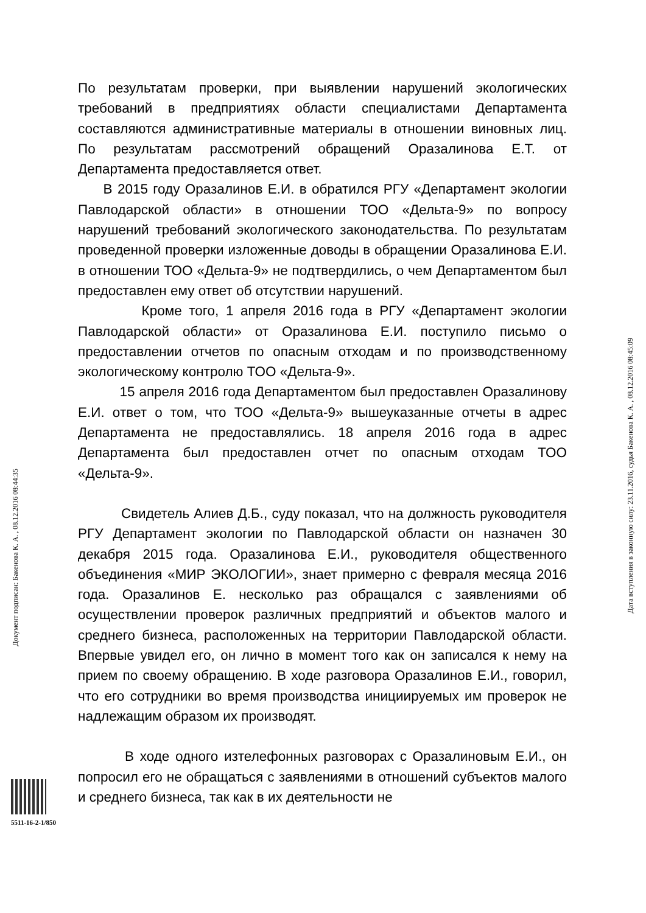По результатам проверки, при выявлении нарушений экологических требований в предприятиях области специалистами Департамента составляются административные материалы в отношении виновных лиц. По результатам рассмотрений обращений Оразалинова Е.Т. от Департамента предоставляется ответ.
В 2015 году Оразалинов Е.И. в обратился РГУ «Департамент экологии Павлодарской области» в отношении ТОО «Дельта-9» по вопросу нарушений требований экологического законодательства. По результатам проведенной проверки изложенные доводы в обращении Оразалинова Е.И. в отношении ТОО «Дельта-9» не подтвердились, о чем Департаментом был предоставлен ему ответ об отсутствии нарушений.
Кроме того, 1 апреля 2016 года в РГУ «Департамент экологии Павлодарской области» от Оразалинова Е.И. поступило письмо о предоставлении отчетов по опасным отходам и по производственному экологическому контролю ТОО «Дельта-9».
15 апреля 2016 года Департаментом был предоставлен Оразалинову Е.И. ответ о том, что ТОО «Дельта-9» вышеуказанные отчеты в адрес Департамента не предоставлялись. 18 апреля 2016 года в адрес Департамента был предоставлен отчет по опасным отходам ТОО «Дельта-9».
Свидетель Алиев Д.Б., суду показал, что на должность руководителя РГУ Департамент экологии по Павлодарской области он назначен 30 декабря 2015 года. Оразалинова Е.И., руководителя общественного объединения «МИР ЭКОЛОГИИ», знает примерно с февраля месяца 2016 года. Оразалинов Е. несколько раз обращался с заявлениями об осуществлении проверок различных предприятий и объектов малого и среднего бизнеса, расположенных на территории Павлодарской области. Впервые увидел его, он лично в момент того как он записался к нему на прием по своему обращению. В ходе разговора Оразалинов Е.И., говорил, что его сотрудники во время производства инициируемых им проверок не надлежащим образом их производят.
В ходе одного изтелефонных разговорах с Оразалиновым Е.И., он попросил его не обращаться с заявлениями в отношений субъектов малого и среднего бизнеса, так как в их деятельности не
Документ подписан: Бакенова К. А. , 08.12.2016 08:44:35
Дата вступления в законную силу: 23.11.2016, судья Бакенова К. А. , 08.12.2016 08:45:09
5511-16-2-1/850